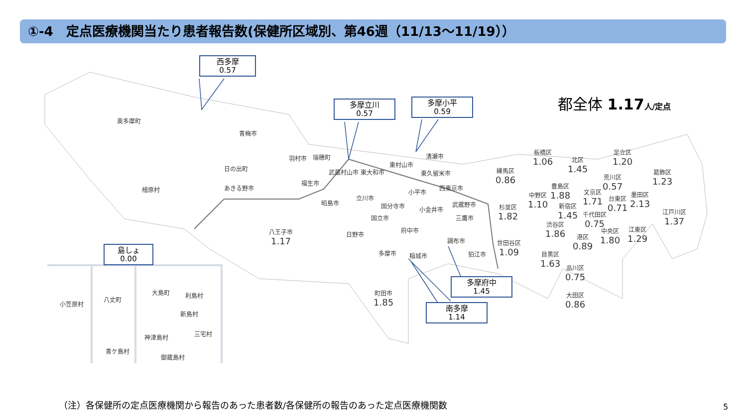①-4　定点医療機関当たり患者報告数(保健所区域別、第46週（11/13〜11/19））
西多摩
0.57
多摩立川
0.57
多摩小平
0.59
島しょ
0.00
多摩府中
1.45
南多摩
1.14
都全体 1.17 人/定点
奥多摩町
青梅市
檜原村
日の出町
あきる野市
八王子市
1.17
羽村市 瑞穂町
福生市
武蔵村山市 東大和市
東村山市
清瀬市
東久留米市
小平市
西東京市
昭島市
立川市
国分寺市
国立市
小金井市
武蔵野市
三鷹市
日野市
府中市
調布市
多摩市 稲城市 狛江市
町田市
1.85
練馬区
0.86
板橋区
1.06
北区
1.45
足立区
1.20
葛飾区
1.23
荒川区
0.57
豊島区
1.88
中野区
1.10
文京区
1.71
台東区
0.71
墨田区
2.13
杉並区
1.82
新宿区
1.45
千代田区
0.75
江戸川区
1.37
渋谷区
1.86
中央区
1.80
江東区
1.29
港区
0.89
世田谷区
1.09
目黒区
1.63
品川区
0.75
大田区
0.86
小笠原村
八丈町
青ケ島村
大島町 利島村
新島村
神津島村 三宅村
御蔵島村
（注）各保健所の定点医療機関から報告のあった患者数/各保健所の報告のあった定点医療機関数
5